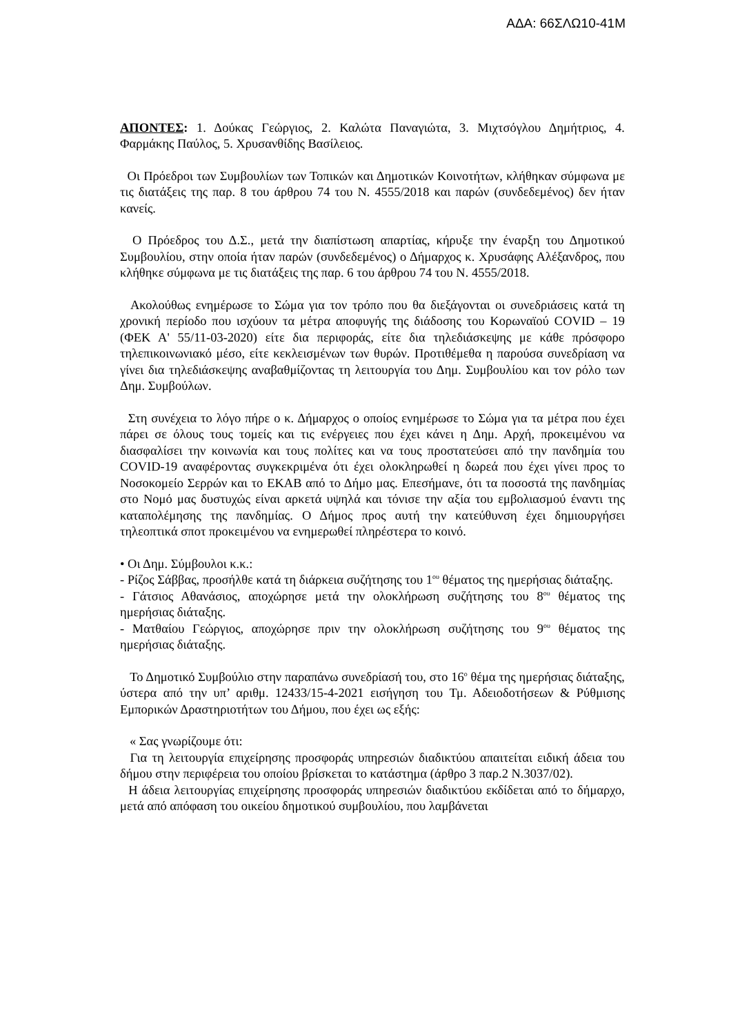ΑΔΑ: 66ΣΛΩ10-41Μ
ΑΠΟΝΤΕΣ: 1. Δούκας Γεώργιος, 2. Καλώτα Παναγιώτα, 3. Μιχτσόγλου Δημήτριος, 4. Φαρμάκης Παύλος, 5. Χρυσανθίδης Βασίλειος.
Οι Πρόεδροι των Συμβουλίων των Τοπικών και Δημοτικών Κοινοτήτων, κλήθηκαν σύμφωνα με τις διατάξεις της παρ. 8 του άρθρου 74 του Ν. 4555/2018 και παρών (συνδεδεμένος) δεν ήταν κανείς.
Ο Πρόεδρος του Δ.Σ., μετά την διαπίστωση απαρτίας, κήρυξε την έναρξη του Δημοτικού Συμβουλίου, στην οποία ήταν παρών (συνδεδεμένος) ο Δήμαρχος κ. Χρυσάφης Αλέξανδρος, που κλήθηκε σύμφωνα με τις διατάξεις της παρ. 6 του άρθρου 74 του Ν. 4555/2018.
Ακολούθως ενημέρωσε το Σώμα για τον τρόπο που θα διεξάγονται οι συνεδριάσεις κατά τη χρονική περίοδο που ισχύουν τα μέτρα αποφυγής της διάδοσης του Κορωναϊού COVID – 19 (ΦΕΚ Α' 55/11-03-2020) είτε δια περιφοράς, είτε δια τηλεδιάσκεψης με κάθε πρόσφορο τηλεπικοινωνιακό μέσο, είτε κεκλεισμένων των θυρών. Προτιθέμεθα η παρούσα συνεδρίαση να γίνει δια τηλεδιάσκεψης αναβαθμίζοντας τη λειτουργία του Δημ. Συμβουλίου και τον ρόλο των Δημ. Συμβούλων.
Στη συνέχεια το λόγο πήρε ο κ. Δήμαρχος ο οποίος ενημέρωσε το Σώμα για τα μέτρα που έχει πάρει σε όλους τους τομείς και τις ενέργειες που έχει κάνει η Δημ. Αρχή, προκειμένου να διασφαλίσει την κοινωνία και τους πολίτες και να τους προστατεύσει από την πανδημία του COVID-19 αναφέροντας συγκεκριμένα ότι έχει ολοκληρωθεί η δωρεά που έχει γίνει προς το Νοσοκομείο Σερρών και το ΕΚΑΒ από το Δήμο μας. Επεσήμανε, ότι τα ποσοστά της πανδημίας στο Νομό μας δυστυχώς είναι αρκετά υψηλά και τόνισε την αξία του εμβολιασμού έναντι της καταπολέμησης της πανδημίας. Ο Δήμος προς αυτή την κατεύθυνση έχει δημιουργήσει τηλεοπτικά σποτ προκειμένου να ενημερωθεί πληρέστερα το κοινό.
• Οι Δημ. Σύμβουλοι κ.κ.:
- Ρίζος Σάββας, προσήλθε κατά τη διάρκεια συζήτησης του 1<sup>ου</sup> θέματος της ημερήσιας διάταξης.
- Γάτσιος Αθανάσιος, αποχώρησε μετά την ολοκλήρωση συζήτησης του 8<sup>ου</sup> θέματος της ημερήσιας διάταξης.
- Ματθαίου Γεώργιος, αποχώρησε πριν την ολοκλήρωση συζήτησης του 9<sup>ου</sup> θέματος της ημερήσιας διάταξης.
Το Δημοτικό Συμβούλιο στην παραπάνω συνεδρίασή του, στο 16<sup>ο</sup> θέμα της ημερήσιας διάταξης, ύστερα από την υπ’ αριθμ. 12433/15-4-2021 εισήγηση του Τμ. Αδειοδοτήσεων & Ρύθμισης Εμπορικών Δραστηριοτήτων του Δήμου, που έχει ως εξής:
« Σας γνωρίζουμε ότι:
Για τη λειτουργία επιχείρησης προσφοράς υπηρεσιών διαδικτύου απαιτείται ειδική άδεια του δήμου στην περιφέρεια του οποίου βρίσκεται το κατάστημα (άρθρο 3 παρ.2 Ν.3037/02).
Η άδεια λειτουργίας επιχείρησης προσφοράς υπηρεσιών διαδικτύου εκδίδεται από το δήμαρχο, μετά από απόφαση του οικείου δημοτικού συμβουλίου, που λαμβάνεται